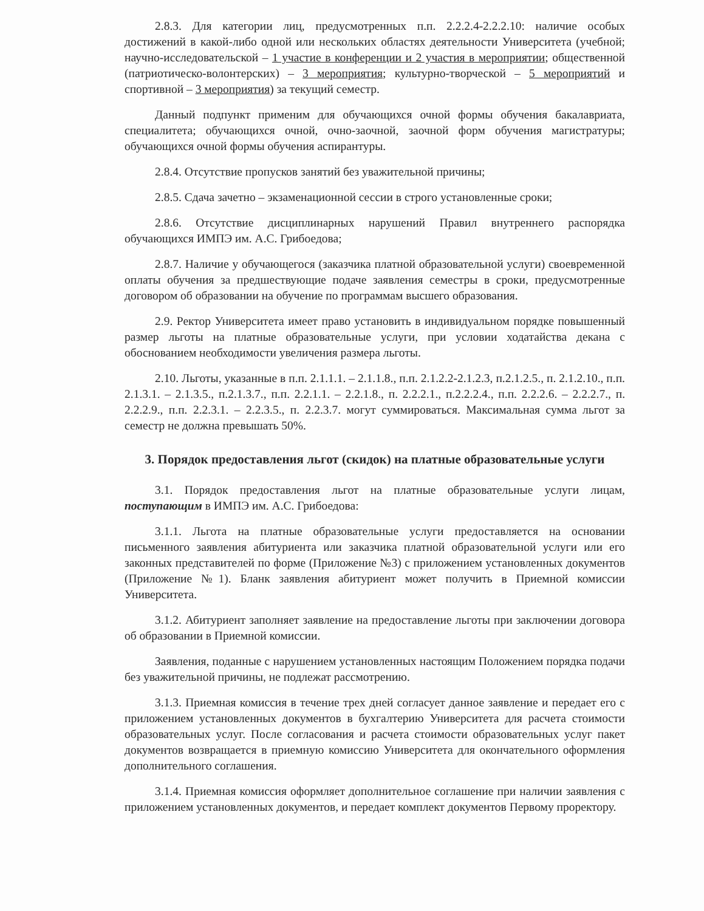2.8.3. Для категории лиц, предусмотренных п.п. 2.2.2.4-2.2.2.10: наличие особых достижений в какой-либо одной или нескольких областях деятельности Университета (учебной; научно-исследовательской – 1 участие в конференции и 2 участия в мероприятии; общественной (патриотическо-волонтерских) – 3 мероприятия; культурно-творческой – 5 мероприятий и спортивной – 3 мероприятия) за текущий семестр.
Данный подпункт применим для обучающихся очной формы обучения бакалавриата, специалитета; обучающихся очной, очно-заочной, заочной форм обучения магистратуры; обучающихся очной формы обучения аспирантуры.
2.8.4. Отсутствие пропусков занятий без уважительной причины;
2.8.5. Сдача зачетно – экзаменационной сессии в строго установленные сроки;
2.8.6. Отсутствие дисциплинарных нарушений Правил внутреннего распорядка обучающихся ИМПЭ им. А.С. Грибоедова;
2.8.7. Наличие у обучающегося (заказчика платной образовательной услуги) своевременной оплаты обучения за предшествующие подаче заявления семестры в сроки, предусмотренные договором об образовании на обучение по программам высшего образования.
2.9. Ректор Университета имеет право установить в индивидуальном порядке повышенный размер льготы на платные образовательные услуги, при условии ходатайства декана с обоснованием необходимости увеличения размера льготы.
2.10. Льготы, указанные в п.п. 2.1.1.1. – 2.1.1.8., п.п. 2.1.2.2-2.1.2.3, п.2.1.2.5., п. 2.1.2.10., п.п. 2.1.3.1. – 2.1.3.5., п.2.1.3.7., п.п. 2.2.1.1. – 2.2.1.8., п. 2.2.2.1., п.2.2.2.4., п.п. 2.2.2.6. – 2.2.2.7., п. 2.2.2.9., п.п. 2.2.3.1. – 2.2.3.5., п. 2.2.3.7. могут суммироваться. Максимальная сумма льгот за семестр не должна превышать 50%.
3. Порядок предоставления льгот (скидок) на платные образовательные услуги
3.1. Порядок предоставления льгот на платные образовательные услуги лицам, поступающим в ИМПЭ им. А.С. Грибоедова:
3.1.1. Льгота на платные образовательные услуги предоставляется на основании письменного заявления абитуриента или заказчика платной образовательной услуги или его законных представителей по форме (Приложение №3) с приложением установленных документов (Приложение №1). Бланк заявления абитуриент может получить в Приемной комиссии Университета.
3.1.2. Абитуриент заполняет заявление на предоставление льготы при заключении договора об образовании в Приемной комиссии.
Заявления, поданные с нарушением установленных настоящим Положением порядка подачи без уважительной причины, не подлежат рассмотрению.
3.1.3. Приемная комиссия в течение трех дней согласует данное заявление и передает его с приложением установленных документов в бухгалтерию Университета для расчета стоимости образовательных услуг. После согласования и расчета стоимости образовательных услуг пакет документов возвращается в приемную комиссию Университета для окончательного оформления дополнительного соглашения.
3.1.4. Приемная комиссия оформляет дополнительное соглашение при наличии заявления с приложением установленных документов, и передает комплект документов Первому проректору.